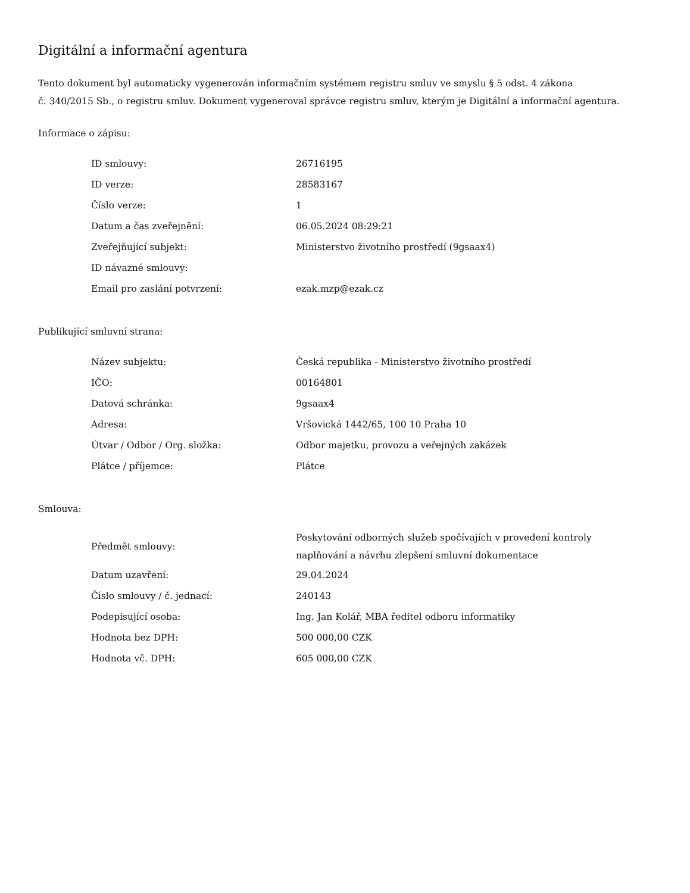Digitální a informační agentura
Tento dokument byl automaticky vygenerován informačním systémem registru smluv ve smyslu § 5 odst. 4 zákona
č. 340/2015 Sb., o registru smluv. Dokument vygeneroval správce registru smluv, kterým je Digitální a informační agentura.
Informace o zápisu:
| ID smlouvy: | 26716195 |
| ID verze: | 28583167 |
| Číslo verze: | 1 |
| Datum a čas zveřejnění: | 06.05.2024 08:29:21 |
| Zveřejňující subjekt: | Ministerstvo životního prostředí (9gsaax4) |
| ID návazné smlouvy: | |
| Email pro zaslání potvrzení: | ezak.mzp@ezak.cz |
Publikující smluvní strana:
| Název subjektu: | Česká republika - Ministerstvo životního prostředí |
| IČO: | 00164801 |
| Datová schránka: | 9gsaax4 |
| Adresa: | Vršovická 1442/65, 100 10 Praha 10 |
| Útvar / Odbor / Org. složka: | Odbor majetku, provozu a veřejných zakázek |
| Plátce / příjemce: | Plátce |
Smlouva:
| Předmět smlouvy: | Poskytování odborných služeb spočívajích v provedení kontroly naplňování a návrhu zlepšení smluvní dokumentace |
| Datum uzavření: | 29.04.2024 |
| Číslo smlouvy / č. jednací: | 240143 |
| Podepisující osoba: | Ing. Jan Kolář, MBA ředitel odboru informatiky |
| Hodnota bez DPH: | 500 000,00 CZK |
| Hodnota vč. DPH: | 605 000,00 CZK |